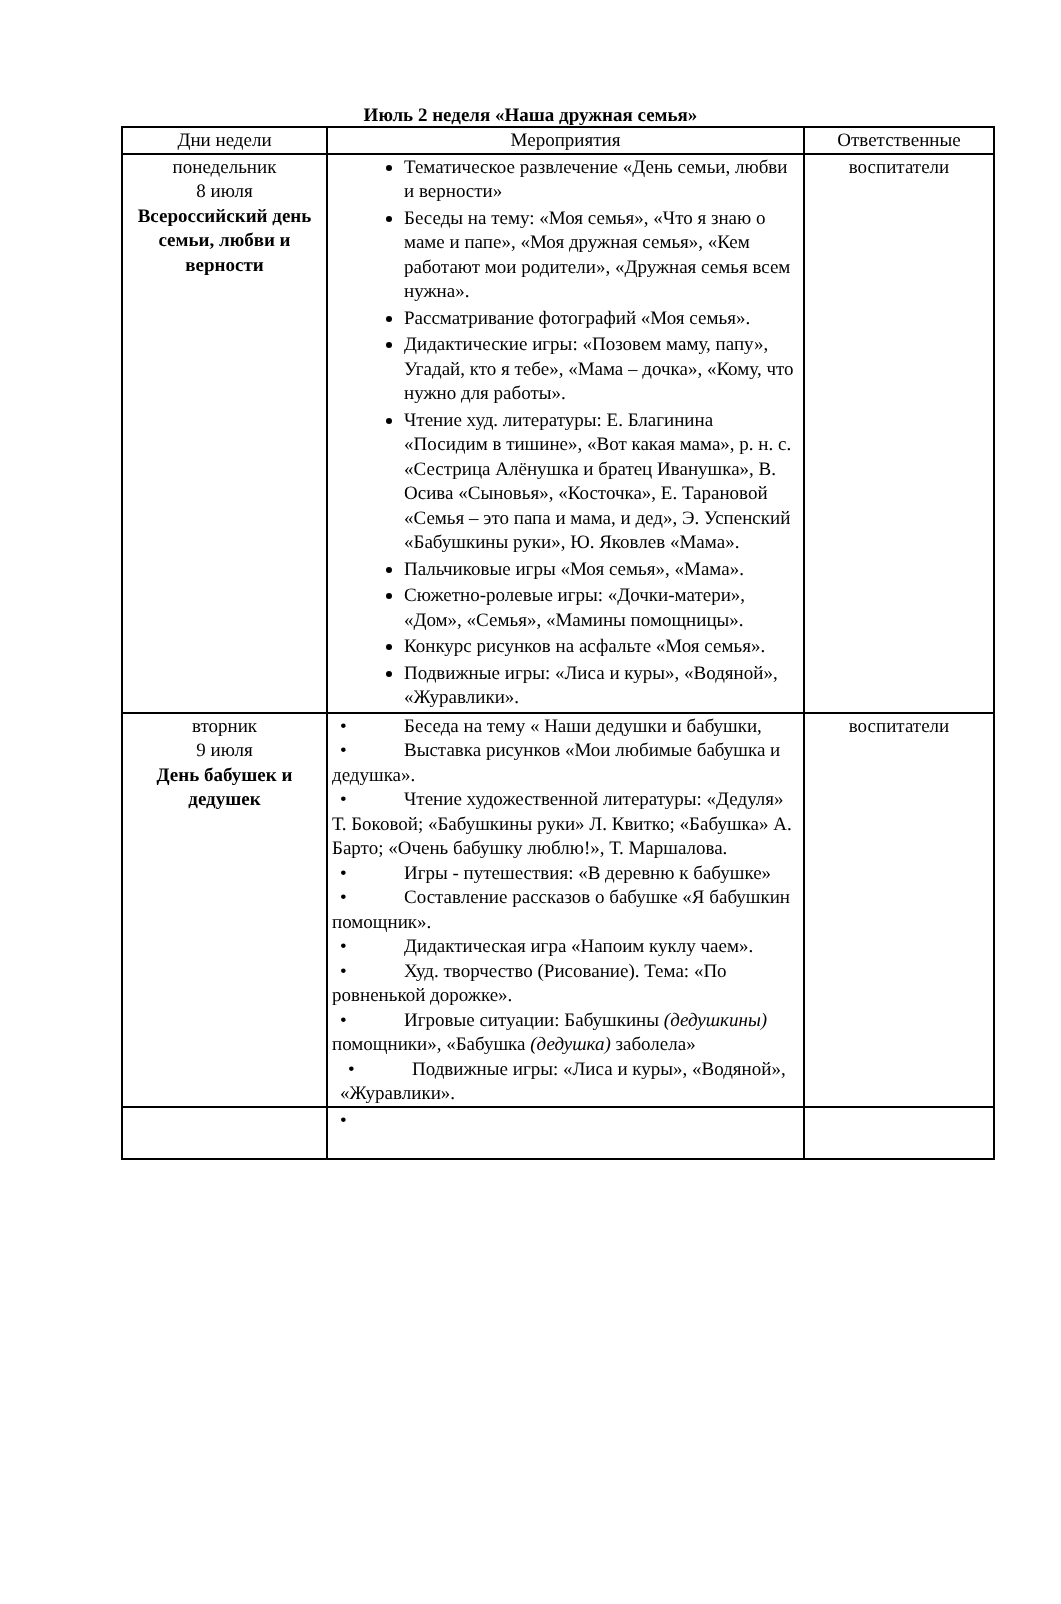Июль 2 неделя «Наша дружная семья»
| Дни недели | Мероприятия | Ответственные |
| --- | --- | --- |
| понедельник 8 июля Всероссийский день семьи, любви и верности | Тематическое развлечение «День семьи, любви и верности» Беседы на тему: «Моя семья», «Что я знаю о маме и папе», «Моя дружная семья», «Кем работают мои родители», «Дружная семья всем нужна». Рассматривание фотографий «Моя семья». Дидактические игры: «Позовем маму, папу», Угадай, кто я тебе», «Мама – дочка», «Кому, что нужно для работы». Чтение худ. литературы: Е. Благинина «Посидим в тишине», «Вот какая мама», р. н. с. «Сестрица Алёнушка и братец Иванушка», В. Осива «Сыновья», «Косточка», Е. Тарановой «Семья – это папа и мама, и дед», Э. Успенский «Бабушкины руки», Ю. Яковлев «Мама». Пальчиковые игры «Моя семья», «Мама». Сюжетно-ролевые игры: «Дочки-матери», «Дом», «Семья», «Мамины помощницы». Конкурс рисунков на асфальте «Моя семья». Подвижные игры: «Лиса и куры», «Водяной», «Журавлики». | воспитатели |
| вторник 9 июля День бабушек и дедушек | • Беседа на тему « Наши дедушки и бабушки, • Выставка рисунков «Мои любимые бабушка и дедушка». • Чтение художественной литературы: «Дедуля» Т. Боковой; «Бабушкины руки» Л. Квитко; «Бабушка» А. Барто; «Очень бабушку люблю!», Т. Маршалова. • Игры - путешествия: «В деревню к бабушке» • Составление рассказов о бабушке «Я бабушкин помощник». • Дидактическая игра «Напоим куклу чаем». • Худ. творчество (Рисование). Тема: «По ровненькой дорожке». • Игровые ситуации: Бабушкины (дедушкины) помощники», «Бабушка (дедушка) заболела» • Подвижные игры: «Лиса и куры», «Водяной», «Журавлики». | воспитатели |
| | • | |